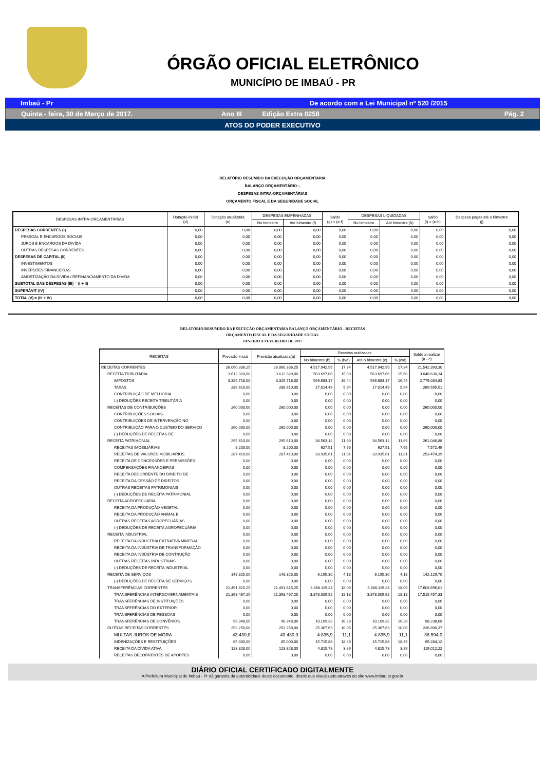ÓRGÃO OFICIAL ELETRÔNICO
MUNICÍPIO DE IMBAÚ - PR
Imbaú - Pr De acordo com a Lei Municipal nº 520 /2015
Quinta - feira, 30 de Março de 2017. Ano III Edição Extra 0258 Pág. 2
ATOS DO PODER EXECUTIVO
RELATÓRIO RESUMIDO DA EXECUÇÃO ORÇAMENTARIA
BALANÇO ORÇAMENTÁRIO –
DESPESAS INTRA-ORÇAMENTÁRIAS
ORÇAMENTO FISCAL E DA SEGURIDADE SOCIAL
| DESPESAS INTRA-ORÇAMENTÁRIAS | Dotação inicial (d) | Dotação atualizada (e) | DESPESAS EMPENHADAS | | Saldo (g) = (e-f) | DESPESAS LIQUIDADAS | | Saldo (i) = (e-h) | Despesa pagas até o bimestre (j) |
| --- | --- | --- | --- | --- | --- | --- | --- | --- | --- |
| | | | No bimestre | Até bimestre (f) | | No bimestre | Até bimestre (h) | | |
| DESPESAS CORRENTES (I) | 0,00 | 0,00 | 0,00 | 0,00 | 0,00 | 0,00 | 0,00 | 0,00 | 0,00 |
| PESSOAL E ENCARGOS SOCIAIS | 0,00 | 0,00 | 0,00 | 0,00 | 0,00 | 0,00 | 0,00 | 0,00 | 0,00 |
| JUROS E ENCARGOS DA DIVÍDA | 0,00 | 0,00 | 0,00 | 0,00 | 0,00 | 0,00 | 0,00 | 0,00 | 0,00 |
| OUTRAS DESPESAS CORRENTES | 0,00 | 0,00 | 0,00 | 0,00 | 0,00 | 0,00 | 0,00 | 0,00 | 0,00 |
| DESPESAS DE CAPITAL (II) | 0,00 | 0,00 | 0,00 | 0,00 | 0,00 | 0,00 | 0,00 | 0,00 | 0,00 |
| INVESTIMENTOS | 0,00 | 0,00 | 0,00 | 0,00 | 0,00 | 0,00 | 0,00 | 0,00 | 0,00 |
| INVERSÕES FINANCEIRAS | 0,00 | 0,00 | 0,00 | 0,00 | 0,00 | 0,00 | 0,00 | 0,00 | 0,00 |
| AMORTIZAÇÃO DA DÍVIDA / REFINANCIAMENTO DA DÍVIDA | 0,00 | 0,00 | 0,00 | 0,00 | 0,00 | 0,00 | 0,00 | 0,00 | 0,00 |
| SUBTOTAL DAS DESPESAS (III) = (I + II) | 0,00 | 0,00 | 0,00 | 0,00 | 0,00 | 0,00 | 0,00 | 0,00 | 0,00 |
| SUPERÁVIT (IV) | 0,00 | 0,00 | 0,00 | 0,00 | 0,00 | 0,00 | 0,00 | 0,00 | 0,00 |
| TOTAL (V) = (III + IV) | 0,00 | 0,00 | 0,00 | 0,00 | 0,00 | 0,00 | 0,00 | 0,00 | 0,00 |
RELATÓRIO RESUMIDO DA EXECUÇÃO ORÇAMENTARIA BALANÇO ORÇAMENTÁRIO - RECEITAS
ORÇAMENTO FISCAL E DA SEGURIDADE SOCIAL
JANEIRO A FEVEREIRO DE 2017
| RECEITAS | Previsão Inicial | Previsão atualizada(a) | Receitas realizadas | | | | Saldo a realizar (a - c) |
| --- | --- | --- | --- | --- | --- | --- | --- |
| | | | No bimestre (b) | % (b/a) | Até o bimestre (c) | % (c/a) | |
| RECEITAS CORRENTES | 26.060.336,25 | 26.060.336,25 | 4.517.942,95 | 17,34 | 4.517.942,95 | 17,34 | 21.542.393,30 |
| RECEITA TRIBUTÁRIA | 3.612.328,00 | 3.612.328,00 | 563.697,66 | 15,60 | 563.697,66 | 15,60 | 3.048.630,34 |
| IMPOSTOS | 3.325.718,00 | 3.325.718,00 | 546.683,17 | 16,44 | 546.683,17 | 16,44 | 2.779.034,83 |
| TAXAS | 286.610,00 | 286.610,00 | 17.014,49 | 5,94 | 17.014,49 | 5,94 | 269.595,51 |
| CONTRIBUIÇÃO DE MELHORIA | 0,00 | 0,00 | 0,00 | 0,00 | 0,00 | 0,00 | 0,00 |
| (-) DEDUÇÕES RECEITA TRIBUTÁRIA | 0,00 | 0,00 | 0,00 | 0,00 | 0,00 | 0,00 | 0,00 |
| RECEITAS DE CONTRIBUIÇÕES | 260.000,00 | 260.000,00 | 0,00 | 0,00 | 0,00 | 0,00 | 260.000,00 |
| CONTRIBUIÇÕES SOCIAIS | 0,00 | 0,00 | 0,00 | 0,00 | 0,00 | 0,00 | 0,00 |
| CONTRIBUIÇÕES DE INTERVENÇÃO NO | 0,00 | 0,00 | 0,00 | 0,00 | 0,00 | 0,00 | 0,00 |
| CONTRIBUIÇÃO PARA O CUSTEIO DO SERVIÇO | 260.000,00 | 260.000,00 | 0,00 | 0,00 | 0,00 | 0,00 | 260.000,00 |
| (-) DEDUÇÕES DE RECEITAS DE | 0,00 | 0,00 | 0,00 | 0,00 | 0,00 | 0,00 | 0,00 |
| RECEITA PATRIMONIAL | 295.610,00 | 295.610,00 | 34.563,12 | 11,69 | 34.563,12 | 11,69 | 261.046,88 |
| RECEITAS IMOBILIÁRIAS | 8.200,00 | 8.200,00 | 627,51 | 7,65 | 627,51 | 7,65 | 7.572,49 |
| RECEITAS DE VALORES MOBILIÁRIOS | 287.410,00 | 287.410,00 | 33.935,61 | 11,81 | 33.935,61 | 11,81 | 253.474,39 |
| RECEITA DE CONCESSÕES E PERMISSÕES | 0,00 | 0,00 | 0,00 | 0,00 | 0,00 | 0,00 | 0,00 |
| COMPENSAÇÕES FINANCEIRAS | 0,00 | 0,00 | 0,00 | 0,00 | 0,00 | 0,00 | 0,00 |
| RECEITA DECORRENTE DO DIREITO DE | 0,00 | 0,00 | 0,00 | 0,00 | 0,00 | 0,00 | 0,00 |
| RECEITA DA CESSÃO DE DIREITOS | 0,00 | 0,00 | 0,00 | 0,00 | 0,00 | 0,00 | 0,00 |
| OUTRAS RECEITAS PATRIMONIAIS | 0,00 | 0,00 | 0,00 | 0,00 | 0,00 | 0,00 | 0,00 |
| (-) DEDUÇÕES DE RECEITA PATRIMONIAL | 0,00 | 0,00 | 0,00 | 0,00 | 0,00 | 0,00 | 0,00 |
| RECEITA AGROPECUÁRIA | 0,00 | 0,00 | 0,00 | 0,00 | 0,00 | 0,00 | 0,00 |
| RECEITA DA PRODUÇÃO VEGETAL | 0,00 | 0,00 | 0,00 | 0,00 | 0,00 | 0,00 | 0,00 |
| RECEITA DA PRODUÇÃO ANIMAL E | 0,00 | 0,00 | 0,00 | 0,00 | 0,00 | 0,00 | 0,00 |
| OUTRAS RECEITAS AGROPECUÁRIAS | 0,00 | 0,00 | 0,00 | 0,00 | 0,00 | 0,00 | 0,00 |
| (-) DEDUÇÕES DE RECEITA AGROPECUÁRIA | 0,00 | 0,00 | 0,00 | 0,00 | 0,00 | 0,00 | 0,00 |
| RECEITA INDUSTRIAL | 0,00 | 0,00 | 0,00 | 0,00 | 0,00 | 0,00 | 0,00 |
| RECEITA DA INDUSTRIA EXTRATIVA MINERAL | 0,00 | 0,00 | 0,00 | 0,00 | 0,00 | 0,00 | 0,00 |
| RECEITA DA INDÚSTRIA DE TRANSFORMAÇÃO | 0,00 | 0,00 | 0,00 | 0,00 | 0,00 | 0,00 | 0,00 |
| RECEITA DA INDÚSTRIA DE CONTRUÇÃO | 0,00 | 0,00 | 0,00 | 0,00 | 0,00 | 0,00 | 0,00 |
| OUTRAS RECEITAS INDUSTRIAIS | 0,00 | 0,00 | 0,00 | 0,00 | 0,00 | 0,00 | 0,00 |
| (-) DEDUÇÕES DE RECEITA INDUSTRIAL | 0,00 | 0,00 | 0,00 | 0,00 | 0,00 | 0,00 | 0,00 |
| RECEITA DE SERVIÇOS | 148.325,00 | 148.325,00 | 6.195,30 | 4,18 | 6.195,30 | 4,18 | 142.129,70 |
| (-) DEDUÇÕES DE RECEITA DE SERVIÇOS | 0,00 | 0,00 | 0,00 | 0,00 | 0,00 | 0,00 | 0,00 |
| TRANSFERÊNCIAS CORRENTES | 21.491.815,25 | 21.491.815,25 | 3.888.119,24 | 18,09 | 3.888.119,24 | 18,09 | 17.603.696,01 |
| TRANSFERÊNCIAS INTERGOVERNAMENTAIS | 21.393.467,25 | 21.393.467,25 | 3.878.009,92 | 18,13 | 3.878.009,92 | 18,13 | 17.515.457,33 |
| TRANSFERÊNCIAS DE INSTITUIÇÕES | 0,00 | 0,00 | 0,00 | 0,00 | 0,00 | 0,00 | 0,00 |
| TRANSFERÊNCIAS DO EXTERIOR | 0,00 | 0,00 | 0,00 | 0,00 | 0,00 | 0,00 | 0,00 |
| TRANSFERÊNCIAS DE PESSOAS | 0,00 | 0,00 | 0,00 | 0,00 | 0,00 | 0,00 | 0,00 |
| TRANSFERÊNCIAS DE CONVÊNIOS | 98.348,00 | 98.348,00 | 10.109,32 | 10,28 | 10.109,32 | 10,28 | 88.238,68 |
| OUTRAS RECEITAS CORRENTES | 252.258,00 | 252.258,00 | 25.367,63 | 10,06 | 25.367,63 | 10,06 | 226.890,37 |
| MULTAS JUROS DE MORA | 43.430,0 | 43.430,0 | 4.835,9 | 11,1 | 4.835,9 | 11,1 | 38.594,0 |
| INDENIZAÇÕES E RESTITUIÇÕES | 85.000,00 | 85.000,00 | 15.715,88 | 18,49 | 15.715,88 | 18,49 | 69.284,12 |
| RECEITA DA DÍVIDA ATIVA | 123.828,00 | 123.828,00 | 4.815,78 | 3,89 | 4.815,78 | 3,89 | 119.012,22 |
| RECEITAS DECORRENTES DE APORTES | 0,00 | 0,00 | 0,00 | 0,00 | 0,00 | 0,00 | 0,00 |
DIÁRIO OFICIAL CERTIFICADO DIGITALMENTE
A Prefeitura Municipal de Imbaú - Pr dá garantia da autenticidade deste documento, desde que visualizado através do site www.imbau.pr.gov.br